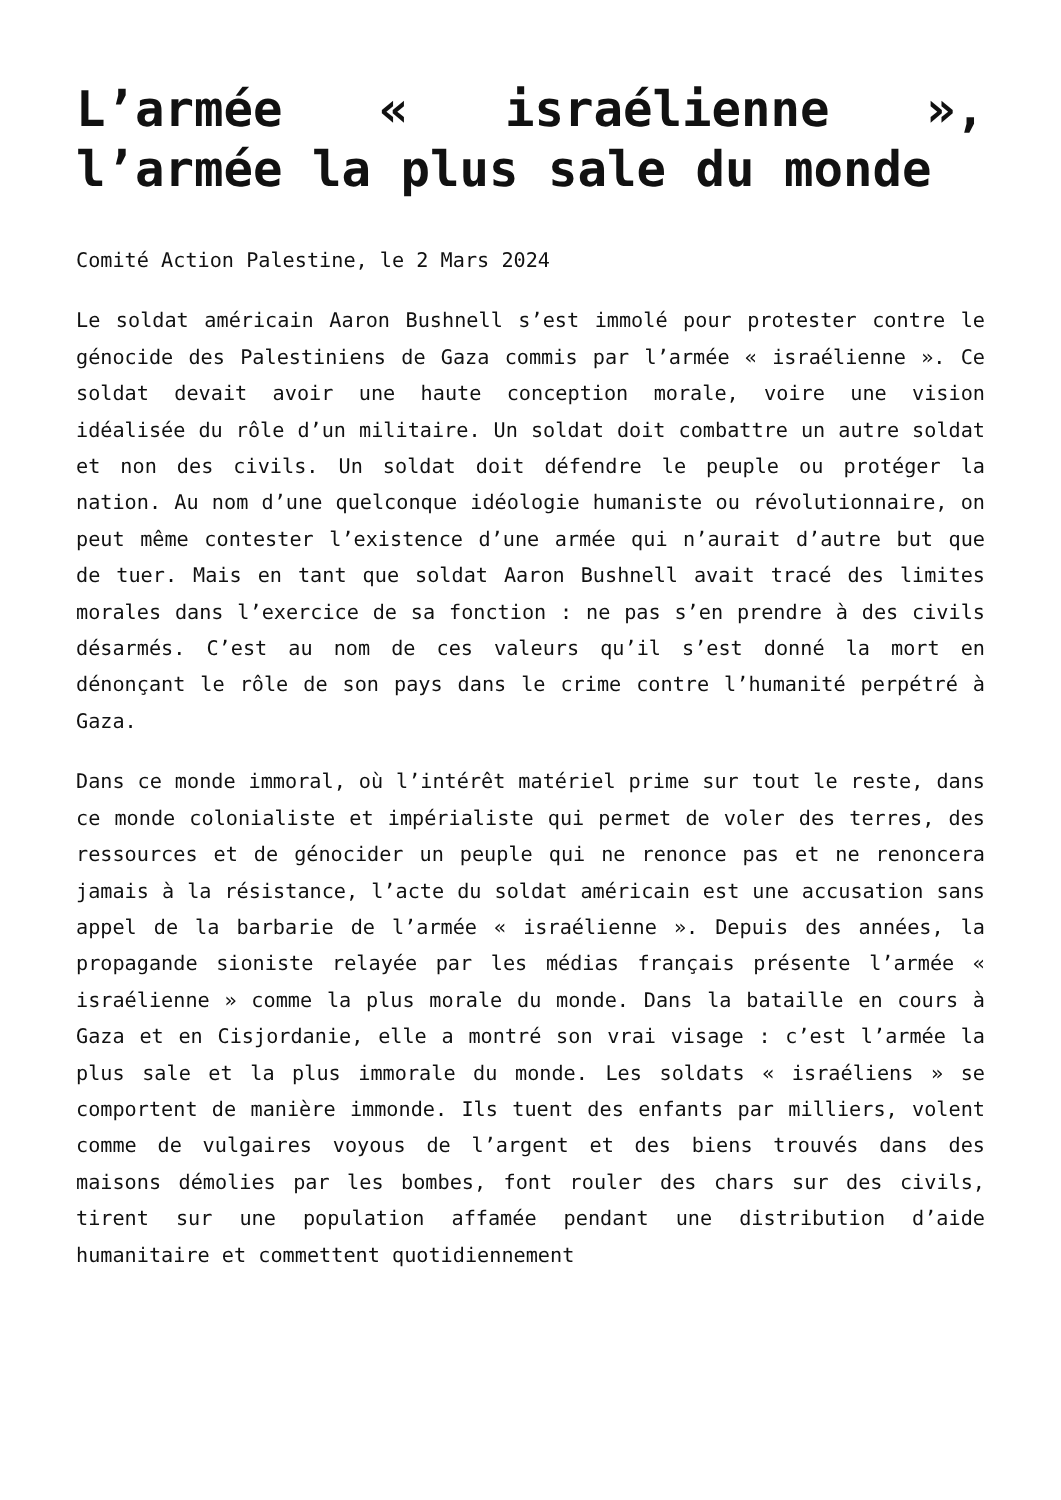L’armée « israélienne », l’armée la plus sale du monde
Comité Action Palestine, le 2 Mars 2024
Le soldat américain Aaron Bushnell s’est immolé pour protester contre le génocide des Palestiniens de Gaza commis par l’armée « israélienne ». Ce soldat devait avoir une haute conception morale, voire une vision idéalisée du rôle d’un militaire. Un soldat doit combattre un autre soldat et non des civils. Un soldat doit défendre le peuple ou protéger la nation. Au nom d’une quelconque idéologie humaniste ou révolutionnaire, on peut même contester l’existence d’une armée qui n’aurait d’autre but que de tuer. Mais en tant que soldat Aaron Bushnell avait tracé des limites morales dans l’exercice de sa fonction : ne pas s’en prendre à des civils désarmés. C’est au nom de ces valeurs qu’il s’est donné la mort en dénonçant le rôle de son pays dans le crime contre l’humanité perpétré à Gaza.
Dans ce monde immoral, où l’intérêt matériel prime sur tout le reste, dans ce monde colonialiste et impérialiste qui permet de voler des terres, des ressources et de génocider un peuple qui ne renonce pas et ne renoncera jamais à la résistance, l’acte du soldat américain est une accusation sans appel de la barbarie de l’armée « israélienne ». Depuis des années, la propagande sioniste relayée par les médias français présente l’armée « israélienne » comme la plus morale du monde. Dans la bataille en cours à Gaza et en Cisjordanie, elle a montré son vrai visage : c’est l’armée la plus sale et la plus immorale du monde. Les soldats « israéliens » se comportent de manière immonde. Ils tuent des enfants par milliers, volent comme de vulgaires voyous de l’argent et des biens trouvés dans des maisons démolies par les bombes, font rouler des chars sur des civils, tirent sur une population affamée pendant une distribution d’aide humanitaire et commettent quotidiennement